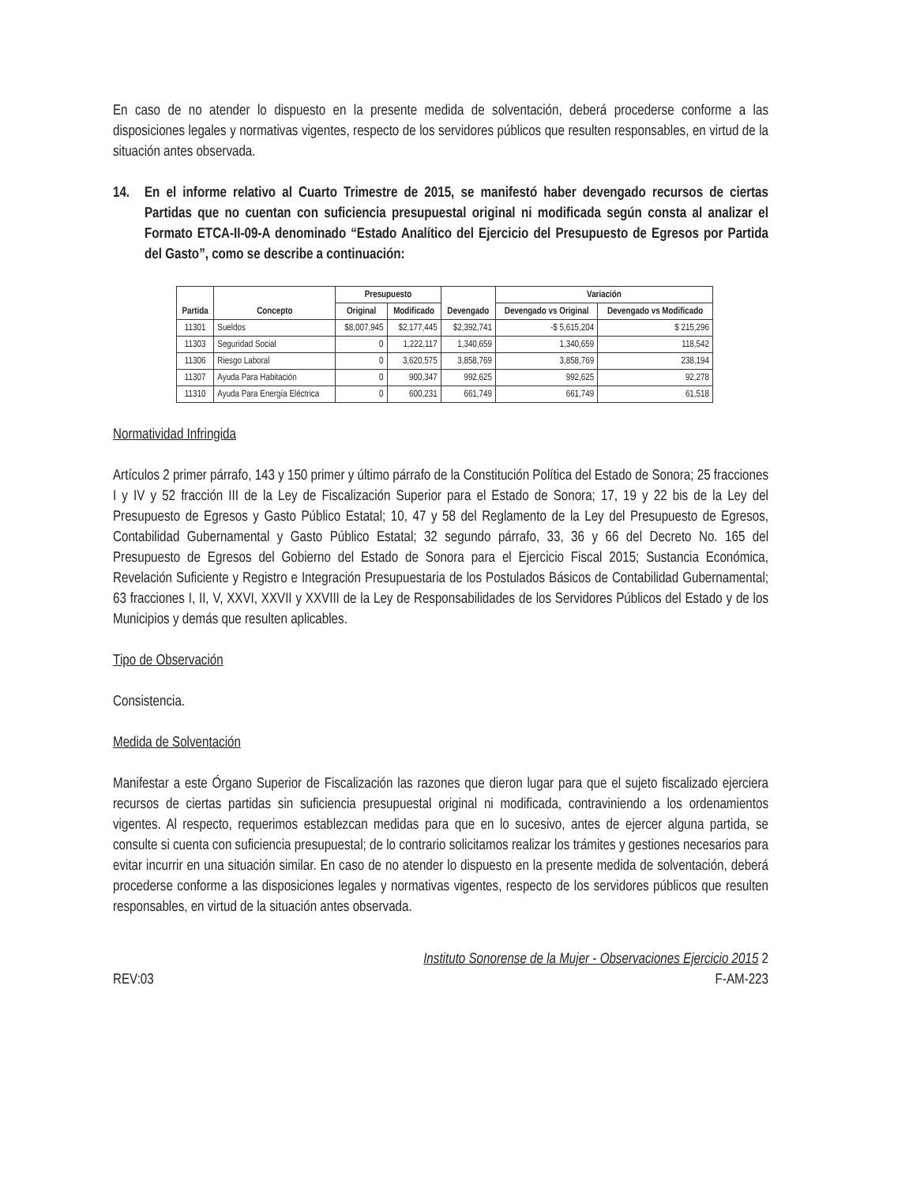En caso de no atender lo dispuesto en la presente medida de solventación, deberá procederse conforme a las disposiciones legales y normativas vigentes, respecto de los servidores públicos que resulten responsables, en virtud de la situación antes observada.
14. En el informe relativo al Cuarto Trimestre de 2015, se manifestó haber devengado recursos de ciertas Partidas que no cuentan con suficiencia presupuestal original ni modificada según consta al analizar el Formato ETCA-II-09-A denominado “Estado Analítico del Ejercicio del Presupuesto de Egresos por Partida del Gasto”, como se describe a continuación:
| Partida | Concepto | Presupuesto | | Devengado | Variación | |
| --- | --- | --- | --- | --- | --- | --- |
| | | Original | Modificado | | Devengado vs Original | Devengado vs Modificado |
| 11301 | Sueldos | $8,007,945 | $2,177,445 | $2,392,741 | -$ 5,615,204 | $ 215,296 |
| 11303 | Seguridad Social | 0 | 1,222,117 | 1,340,659 | 1,340,659 | 118,542 |
| 11306 | Riesgo Laboral | 0 | 3,620,575 | 3,858,769 | 3,858,769 | 238,194 |
| 11307 | Ayuda Para Habitación | 0 | 900,347 | 992,625 | 992,625 | 92,278 |
| 11310 | Ayuda Para Energía Eléctrica | 0 | 600,231 | 661,749 | 661,749 | 61,518 |
Normatividad Infringida
Artículos 2 primer párrafo, 143 y 150 primer y último párrafo de la Constitución Política del Estado de Sonora; 25 fracciones I y IV y 52 fracción III de la Ley de Fiscalización Superior para el Estado de Sonora; 17, 19 y 22 bis de la Ley del Presupuesto de Egresos y Gasto Público Estatal; 10, 47 y 58 del Reglamento de la Ley del Presupuesto de Egresos, Contabilidad Gubernamental y Gasto Público Estatal; 32 segundo párrafo, 33, 36 y 66 del Decreto No. 165 del Presupuesto de Egresos del Gobierno del Estado de Sonora para el Ejercicio Fiscal 2015; Sustancia Económica, Revelación Suficiente y Registro e Integración Presupuestaria de los Postulados Básicos de Contabilidad Gubernamental; 63 fracciones I, II, V, XXVI, XXVII y XXVIII de la Ley de Responsabilidades de los Servidores Públicos del Estado y de los Municipios y demás que resulten aplicables.
Tipo de Observación
Consistencia.
Medida de Solventación
Manifestar a este Órgano Superior de Fiscalización las razones que dieron lugar para que el sujeto fiscalizado ejerciera recursos de ciertas partidas sin suficiencia presupuestal original ni modificada, contraviniendo a los ordenamientos vigentes. Al respecto, requerimos establezcan medidas para que en lo sucesivo, antes de ejercer alguna partida, se consulte si cuenta con suficiencia presupuestal; de lo contrario solicitamos realizar los trámites y gestiones necesarios para evitar incurrir en una situación similar. En caso de no atender lo dispuesto en la presente medida de solventación, deberá procederse conforme a las disposiciones legales y normativas vigentes, respecto de los servidores públicos que resulten responsables, en virtud de la situación antes observada.
REV:03
Instituto Sonorense de la Mujer - Observaciones Ejercicio 2015 2
F-AM-223